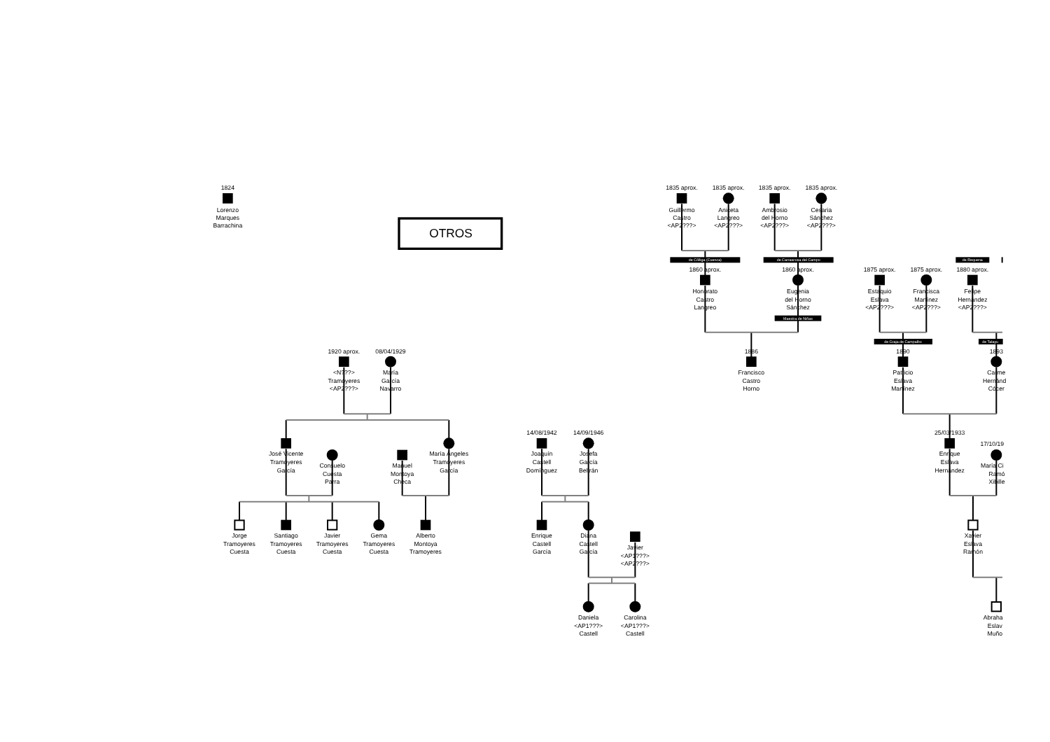OTROS
1824
Lorenzo
Marques
Barrachina
1835 aprox.
Guillermo
Castro
<AP2???>
1835 aprox.
Aniceta
Langreo
<AP2???>
1835 aprox.
Ambrosio
del Horno
<AP2???>
1835 aprox.
Cesaria
Sánchez
<AP2???>
de Cólliga (Cuenca)
de Carrascosa del Campo
de Requena
1860 aprox.
Honorato
Castro
Langreo
1860 aprox.
Eugenia
del Horno
Sánchez
Maestra de Niñas
1875 aprox.
Estaquio
Eslava
<AP2???>
1875 aprox.
Francisca
Martínez
<AP2???>
1880 aprox.
Felipe
Hernández
<AP2???>
de Graja de Campalbo
de Talayu
1920 aprox.
<N???>
Tramoyeres
<AP2???>
08/04/1929
María
García
Navarro
1886
Francisco
Castro
Horno
1890
Patricio
Eslava
Martínez
1893
Carme
Hernánd
Cócer
José Vicente
Tramoyeres
García
Consuelo
Cuesta
Parra
Manuel
Montoya
Checa
María Ángeles
Tramoyeres
García
14/08/1942
Joaquín
Castell
Domínguez
14/09/1946
Josefa
García
Beltrán
25/03/1933
Enrique
Eslava
Hernández
17/10/19
María Ci
Ramó
Xibille
Jorge
Tramoyeres
Cuesta
Santiago
Tramoyeres
Cuesta
Javier
Tramoyeres
Cuesta
Gema
Tramoyeres
Cuesta
Alberto
Montoya
Tramoyeres
Enrique
Castell
García
Diana
Castell
García
Javier
<AP1???>
<AP2???>
Xavier
Eslava
Ramón
Daniela
<AP1???>
Castell
Carolina
<AP1???>
Castell
Abraha
Eslav
Muño